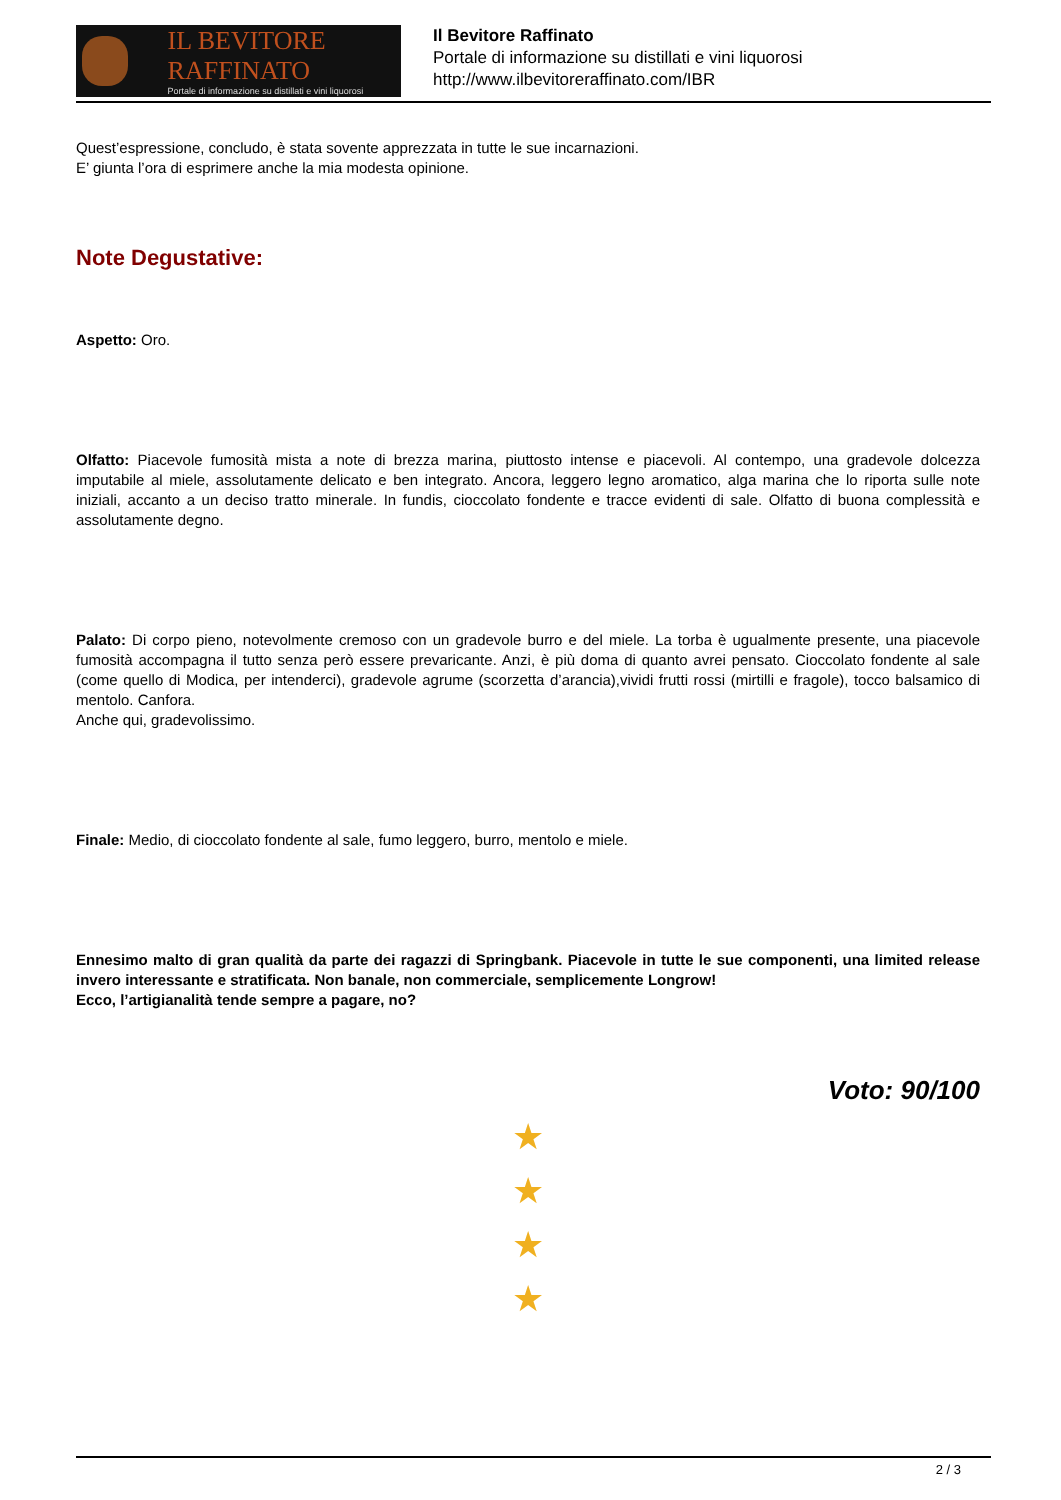IL BEVITORE RAFFINATO
Portale di informazione su distillati e vini liquorosi
Il Bevitore Raffinato
Portale di informazione su distillati e vini liquorosi
http://www.ilbevitoreraffinato.com/IBR
Quest’espressione, concludo, è stata sovente apprezzata in tutte le sue incarnazioni.
E’ giunta l’ora di esprimere anche la mia modesta opinione.
Note Degustative:
Aspetto: Oro.
Olfatto: Piacevole fumosità mista a note di brezza marina, piuttosto intense e piacevoli. Al contempo, una gradevole dolcezza imputabile al miele, assolutamente delicato e ben integrato. Ancora, leggero legno aromatico, alga marina che lo riporta sulle note iniziali, accanto a un deciso tratto minerale. In fundis, cioccolato fondente e tracce evidenti di sale. Olfatto di buona complessità e assolutamente degno.
Palato: Di corpo pieno, notevolmente cremoso con un gradevole burro e del miele. La torba è ugualmente presente, una piacevole fumosità accompagna il tutto senza però essere prevaricante. Anzi, è più doma di quanto avrei pensato. Cioccolato fondente al sale (come quello di Modica, per intenderci), gradevole agrume (scorzetta d’arancia),vividi frutti rossi (mirtilli e fragole), tocco balsamico di mentolo. Canfora.
Anche qui, gradevolissimo.
Finale: Medio, di cioccolato fondente al sale, fumo leggero, burro, mentolo e miele.
Ennesimo malto di gran qualità da parte dei ragazzi di Springbank. Piacevole in tutte le sue componenti, una limited release invero interessante e stratificata. Non banale, non commerciale, semplicemente Longrow!
Ecco, l’artigianalità tende sempre a pagare, no?
Voto: 90/100
★
★
★
★
2 / 3